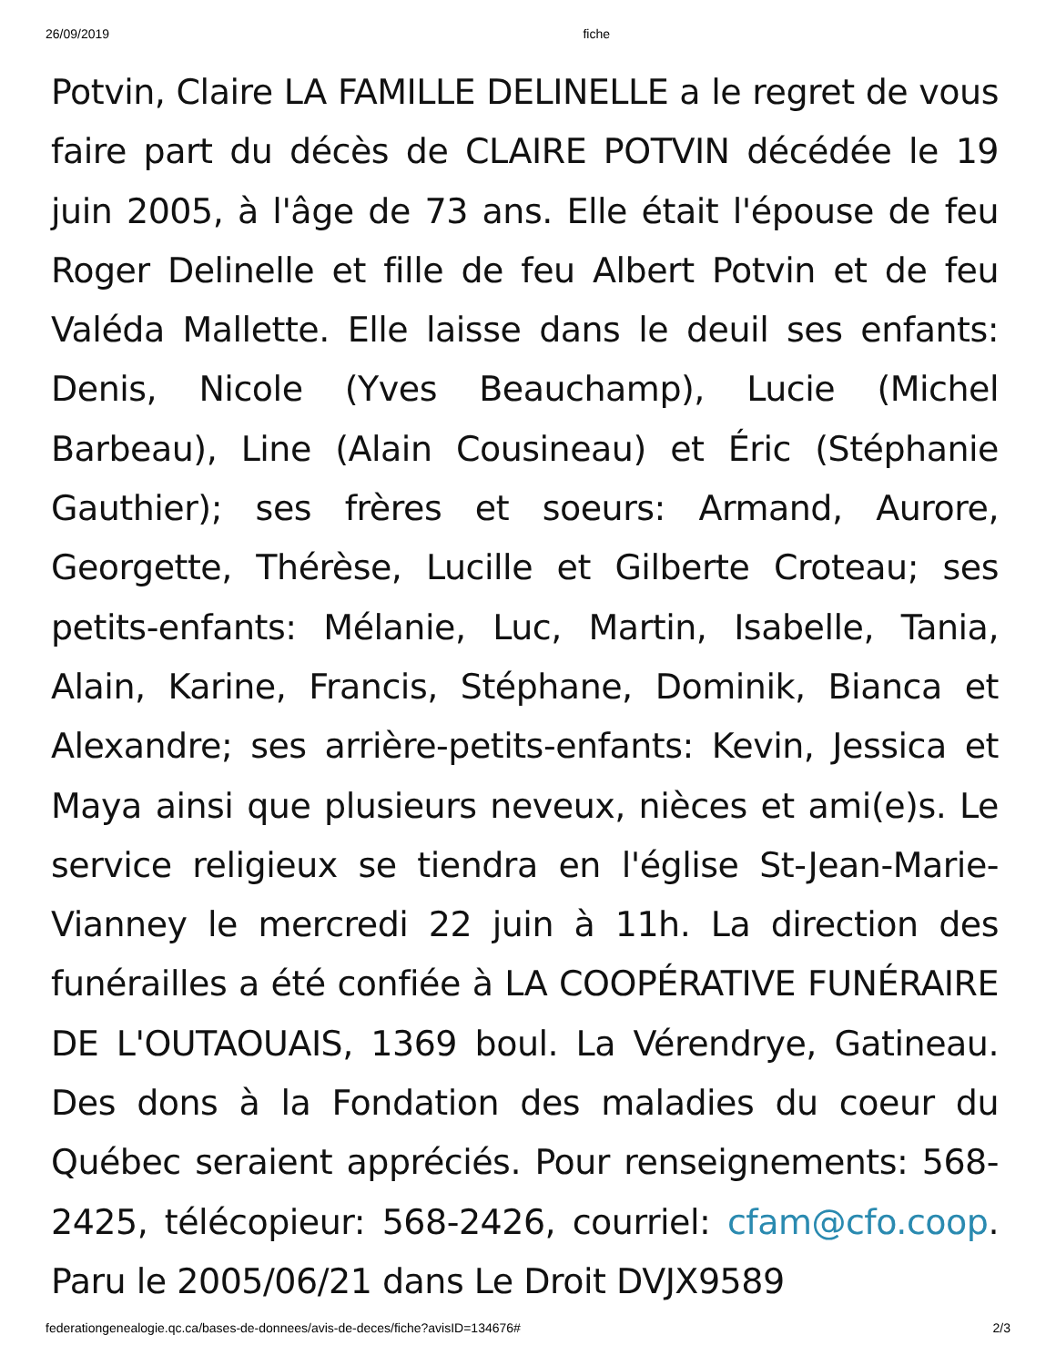26/09/2019 fiche
Potvin, Claire LA FAMILLE DELINELLE a le regret de vous faire part du décès de CLAIRE POTVIN décédée le 19 juin 2005, à l'âge de 73 ans. Elle était l'épouse de feu Roger Delinelle et fille de feu Albert Potvin et de feu Valéda Mallette. Elle laisse dans le deuil ses enfants: Denis, Nicole (Yves Beauchamp), Lucie (Michel Barbeau), Line (Alain Cousineau) et Éric (Stéphanie Gauthier); ses frères et soeurs: Armand, Aurore, Georgette, Thérèse, Lucille et Gilberte Croteau; ses petits-enfants: Mélanie, Luc, Martin, Isabelle, Tania, Alain, Karine, Francis, Stéphane, Dominik, Bianca et Alexandre; ses arrière-petits-enfants: Kevin, Jessica et Maya ainsi que plusieurs neveux, nièces et ami(e)s. Le service religieux se tiendra en l'église St-Jean-Marie-Vianney le mercredi 22 juin à 11h. La direction des funérailles a été confiée à LA COOPÉRATIVE FUNÉRAIRE DE L'OUTAOUAIS, 1369 boul. La Vérendrye, Gatineau. Des dons à la Fondation des maladies du coeur du Québec seraient appréciés. Pour renseignements: 568-2425, télécopieur: 568-2426, courriel: cfam@cfo.coop. Paru le 2005/06/21 dans Le Droit DVJX9589
federationgenealogie.qc.ca/bases-de-donnees/avis-de-deces/fiche?avisID=134676# 2/3